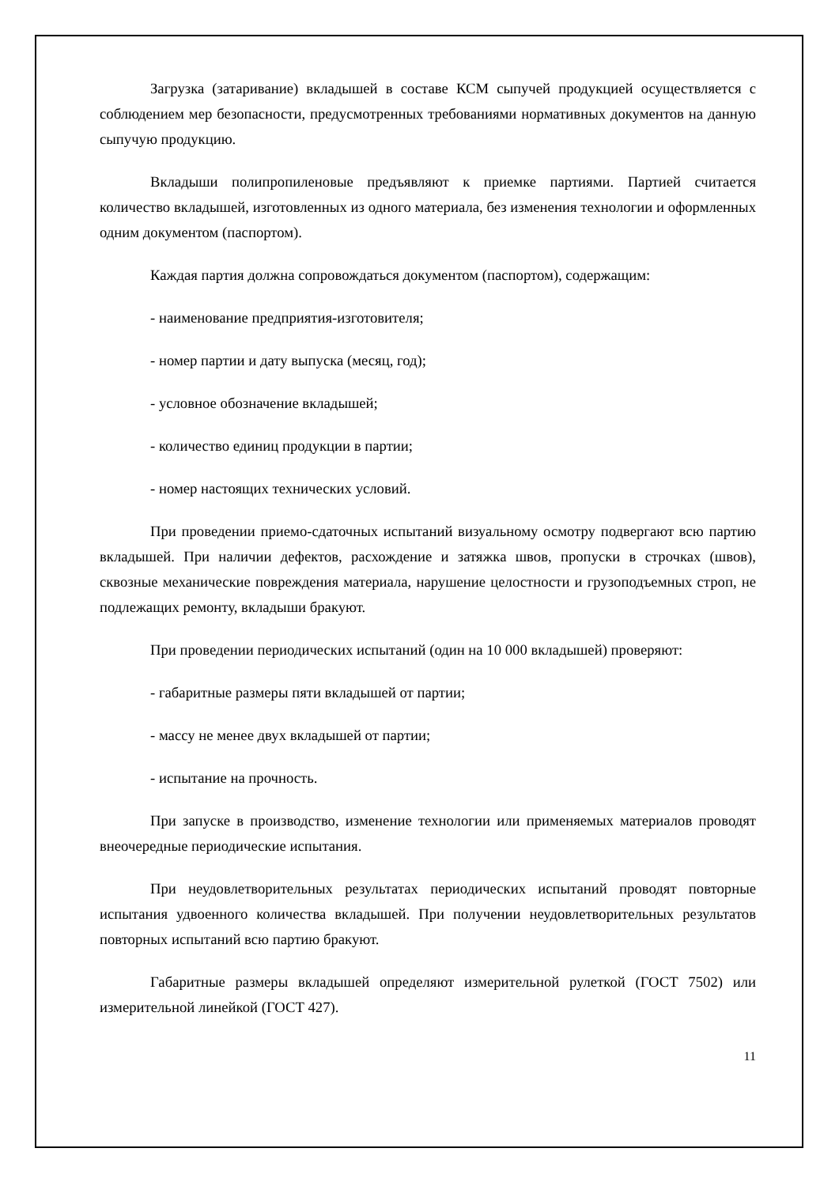Загрузка (затаривание) вкладышей в составе КСМ сыпучей продукцией осуществляется с соблюдением мер безопасности, предусмотренных требованиями нормативных документов на данную сыпучую продукцию.
Вкладыши полипропиленовые предъявляют к приемке партиями. Партией считается количество вкладышей, изготовленных из одного материала, без изменения технологии и оформленных одним документом (паспортом).
Каждая партия должна сопровождаться документом (паспортом), содержащим:
- наименование предприятия-изготовителя;
- номер партии и дату выпуска (месяц, год);
- условное обозначение вкладышей;
- количество единиц продукции в партии;
- номер настоящих технических условий.
При проведении приемо-сдаточных испытаний визуальному осмотру подвергают всю партию вкладышей. При наличии дефектов, расхождение и затяжка швов, пропуски в строчках (швов), сквозные механические повреждения материала, нарушение целостности и грузоподъемных строп, не подлежащих ремонту, вкладыши бракуют.
При проведении периодических испытаний (один на 10 000 вкладышей) проверяют:
- габаритные размеры пяти вкладышей от партии;
- массу не менее двух вкладышей от партии;
- испытание на прочность.
При запуске в производство, изменение технологии или применяемых материалов проводят внеочередные периодические испытания.
При неудовлетворительных результатах периодических испытаний проводят повторные испытания удвоенного количества вкладышей. При получении неудовлетворительных результатов повторных испытаний всю партию бракуют.
Габаритные размеры вкладышей определяют измерительной рулеткой (ГОСТ 7502) или измерительной линейкой (ГОСТ 427).
11